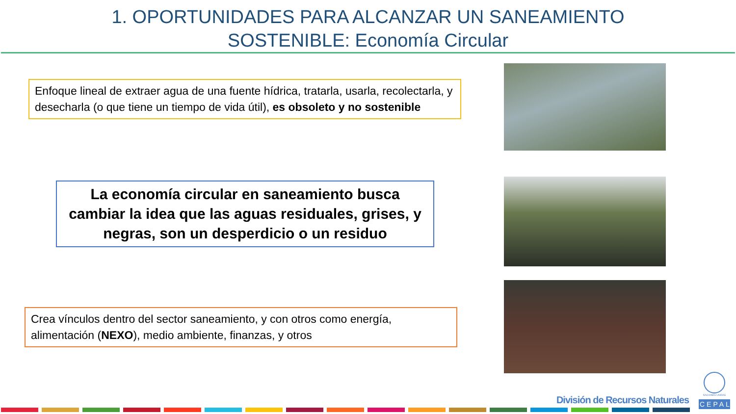1. OPORTUNIDADES PARA ALCANZAR UN SANEAMIENTO
SOSTENIBLE: Economía Circular
Enfoque lineal de extraer agua de una fuente hídrica, tratarla, usarla, recolectarla, y desecharla (o que tiene un tiempo de vida útil), es obsoleto y no sostenible
La economía circular en saneamiento busca cambiar la idea que las aguas residuales, grises, y negras, son un desperdicio o un residuo
Crea vínculos dentro del sector saneamiento, y con otros como energía, alimentación (NEXO), medio ambiente, finanzas, y otros
División de Recursos Naturales
NACIONES UNIDAS
CEPAL